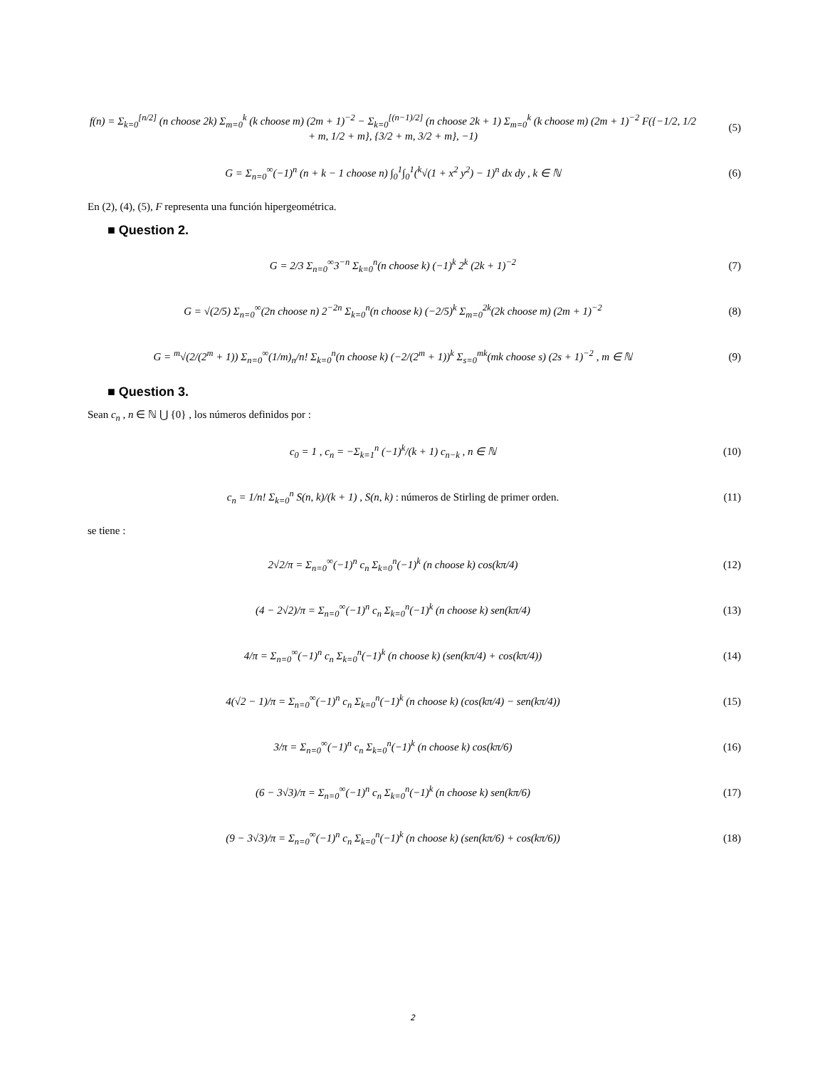f(n) = Σ<sub>k=0</sub><sup>[n/2]</sup> (n choose 2k) Σ<sub>m=0</sub><sup>k</sup> (k choose m) (2m + 1)<sup>−2</sup> − Σ<sub>k=0</sub><sup>[(n−1)/2]</sup> (n choose 2k + 1) Σ<sub>m=0</sub><sup>k</sup> (k choose m) (2m + 1)<sup>−2</sup> F({−1/2, 1/2 + m, 1/2 + m}, {3/2 + m, 3/2 + m}, −1)
(5)
G = Σ<sub>n=0</sub><sup>∞</sup>(−1)<sup>n</sup> (n + k − 1 choose n) ∫<sub>0</sub><sup>1</sup>∫<sub>0</sub><sup>1</sup>(<sup>k</sup>√(1 + x<sup>2</sup> y<sup>2</sup>) − 1)<sup>n</sup> dx dy , k ∈ ℕ
(6)
En (2), (4), (5), F representa una función hipergeométrica.
■ Question 2.
G = 2/3 Σ<sub>n=0</sub><sup>∞</sup>3<sup>−n</sup> Σ<sub>k=0</sub><sup>n</sup>(n choose k) (−1)<sup>k</sup> 2<sup>k</sup> (2k + 1)<sup>−2</sup>
(7)
G = √(2/5) Σ<sub>n=0</sub><sup>∞</sup>(2n choose n) 2<sup>−2n</sup> Σ<sub>k=0</sub><sup>n</sup>(n choose k) (−2/5)<sup>k</sup> Σ<sub>m=0</sub><sup>2k</sup>(2k choose m) (2m + 1)<sup>−2</sup>
(8)
G = <sup>m</sup>√(2/(2<sup>m</sup> + 1)) Σ<sub>n=0</sub><sup>∞</sup>(1/m)<sub>n</sub>/n! Σ<sub>k=0</sub><sup>n</sup>(n choose k) (−2/(2<sup>m</sup> + 1))<sup>k</sup> Σ<sub>s=0</sub><sup>mk</sup>(mk choose s) (2s + 1)<sup>−2</sup> , m ∈ ℕ
(9)
■ Question 3.
Sean c<sub>n</sub> , n ∈ ℕ ⋃ {0} , los números definidos por :
c<sub>0</sub> = 1 , c<sub>n</sub> = −Σ<sub>k=1</sub><sup>n</sup> (−1)<sup>k</sup>/(k + 1) c<sub>n−k</sub> , n ∈ ℕ
(10)
c<sub>n</sub> = 1/n! Σ<sub>k=0</sub><sup>n</sup> S(n, k)/(k + 1) , S(n, k) : números de Stirling de primer orden.
(11)
se tiene :
2√2/π = Σ<sub>n=0</sub><sup>∞</sup>(−1)<sup>n</sup> c<sub>n</sub> Σ<sub>k=0</sub><sup>n</sup>(−1)<sup>k</sup> (n choose k) cos(kπ/4)
(12)
(4 − 2√2)/π = Σ<sub>n=0</sub><sup>∞</sup>(−1)<sup>n</sup> c<sub>n</sub> Σ<sub>k=0</sub><sup>n</sup>(−1)<sup>k</sup> (n choose k) sen(kπ/4)
(13)
4/π = Σ<sub>n=0</sub><sup>∞</sup>(−1)<sup>n</sup> c<sub>n</sub> Σ<sub>k=0</sub><sup>n</sup>(−1)<sup>k</sup> (n choose k) (sen(kπ/4) + cos(kπ/4))
(14)
4(√2 − 1)/π = Σ<sub>n=0</sub><sup>∞</sup>(−1)<sup>n</sup> c<sub>n</sub> Σ<sub>k=0</sub><sup>n</sup>(−1)<sup>k</sup> (n choose k) (cos(kπ/4) − sen(kπ/4))
(15)
3/π = Σ<sub>n=0</sub><sup>∞</sup>(−1)<sup>n</sup> c<sub>n</sub> Σ<sub>k=0</sub><sup>n</sup>(−1)<sup>k</sup> (n choose k) cos(kπ/6)
(16)
(6 − 3√3)/π = Σ<sub>n=0</sub><sup>∞</sup>(−1)<sup>n</sup> c<sub>n</sub> Σ<sub>k=0</sub><sup>n</sup>(−1)<sup>k</sup> (n choose k) sen(kπ/6)
(17)
(9 − 3√3)/π = Σ<sub>n=0</sub><sup>∞</sup>(−1)<sup>n</sup> c<sub>n</sub> Σ<sub>k=0</sub><sup>n</sup>(−1)<sup>k</sup> (n choose k) (sen(kπ/6) + cos(kπ/6))
(18)
2